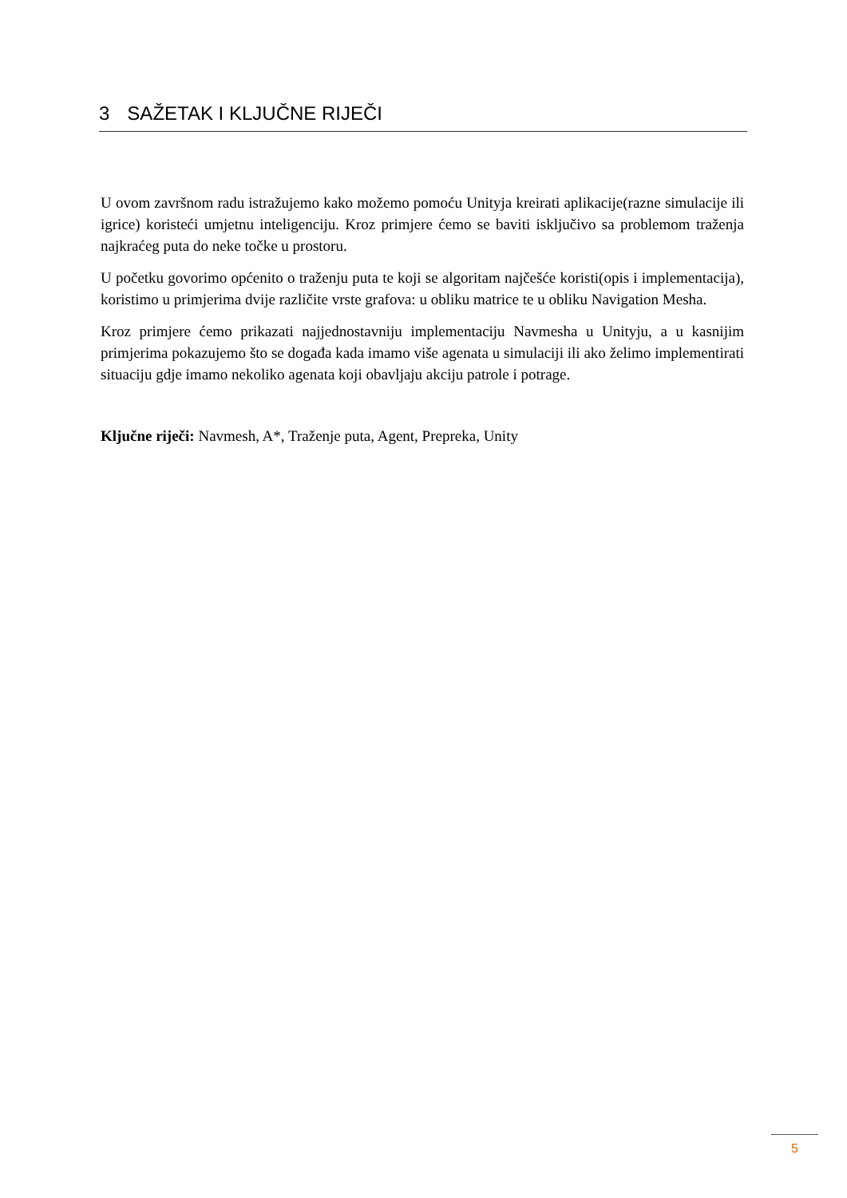3 SAŽETAK I KLJUČNE RIJEČI
U ovom završnom radu istražujemo kako možemo pomoću Unityja kreirati aplikacije(razne simulacije ili igrice) koristeći umjetnu inteligenciju. Kroz primjere ćemo se baviti isključivo sa problemom traženja najkraćeg puta do neke točke u prostoru.
U početku govorimo općenito o traženju puta te koji se algoritam najčešće koristi(opis i implementacija), koristimo u primjerima dvije različite vrste grafova: u obliku matrice te u obliku Navigation Mesha.
Kroz primjere ćemo prikazati najjednostavniju implementaciju Navmesha u Unityju, a u kasnijim primjerima pokazujemo što se događa kada imamo više agenata u simulaciji ili ako želimo implementirati situaciju gdje imamo nekoliko agenata koji obavljaju akciju patrole i potrage.
Ključne riječi: Navmesh, A*, Traženje puta, Agent, Prepreka, Unity
5